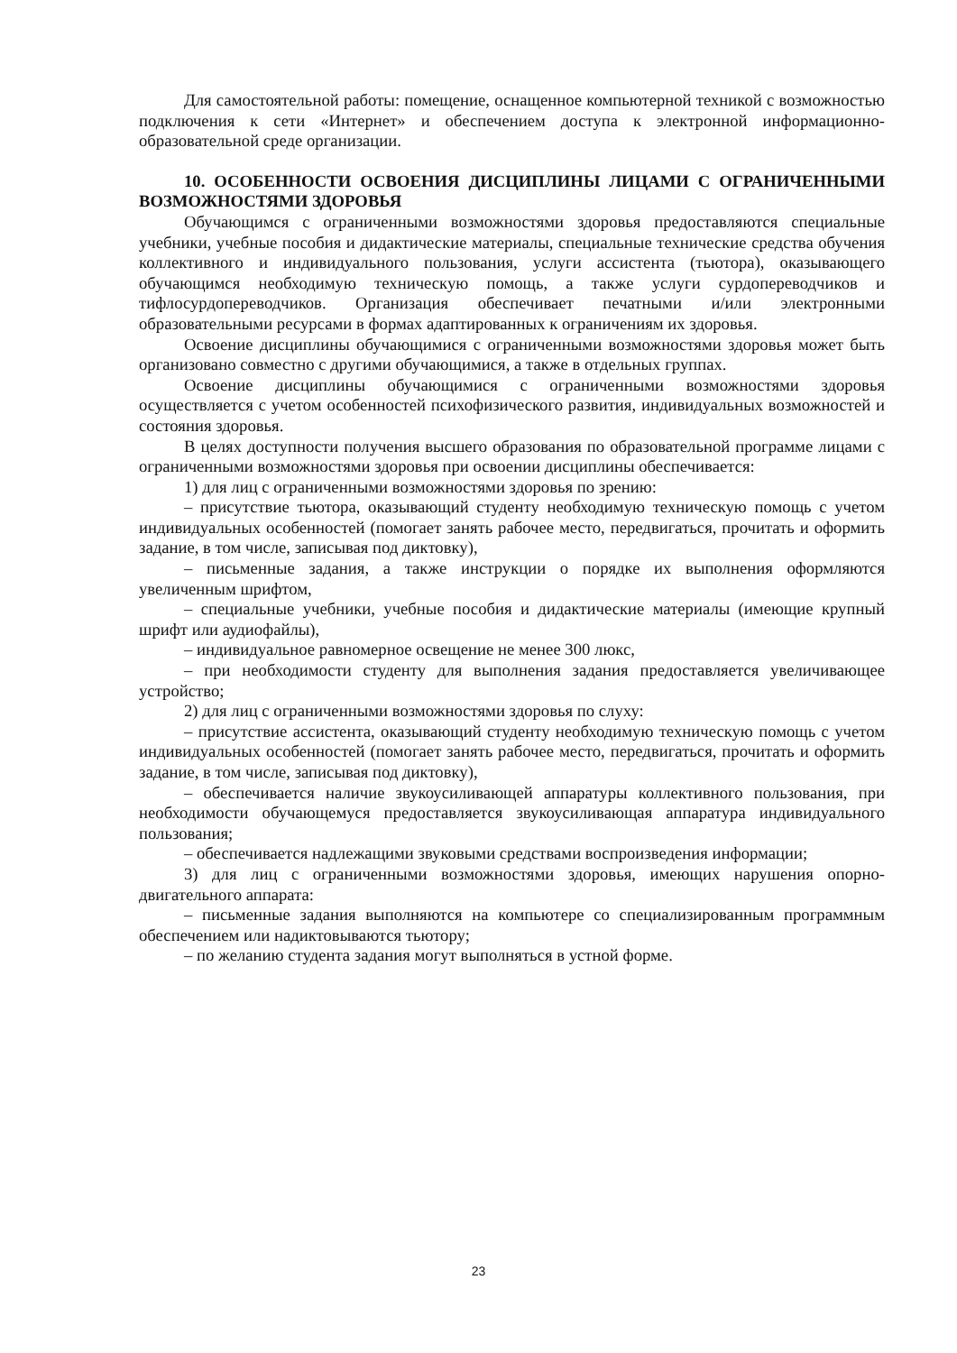Для самостоятельной работы: помещение, оснащенное компьютерной техникой с возможностью подключения к сети «Интернет» и обеспечением доступа к электронной информационно-образовательной среде организации.
10. ОСОБЕННОСТИ ОСВОЕНИЯ ДИСЦИПЛИНЫ ЛИЦАМИ С ОГРАНИЧЕННЫМИ ВОЗМОЖНОСТЯМИ ЗДОРОВЬЯ
Обучающимся с ограниченными возможностями здоровья предоставляются специальные учебники, учебные пособия и дидактические материалы, специальные технические средства обучения коллективного и индивидуального пользования, услуги ассистента (тьютора), оказывающего обучающимся необходимую техническую помощь, а также услуги сурдопереводчиков и тифлосурдопереводчиков. Организация обеспечивает печатными и/или электронными образовательными ресурсами в формах адаптированных к ограничениям их здоровья.
Освоение дисциплины обучающимися с ограниченными возможностями здоровья может быть организовано совместно с другими обучающимися, а также в отдельных группах.
Освоение дисциплины обучающимися с ограниченными возможностями здоровья осуществляется с учетом особенностей психофизического развития, индивидуальных возможностей и состояния здоровья.
В целях доступности получения высшего образования по образовательной программе лицами с ограниченными возможностями здоровья при освоении дисциплины обеспечивается:
1) для лиц с ограниченными возможностями здоровья по зрению:
– присутствие тьютора, оказывающий студенту необходимую техническую помощь с учетом индивидуальных особенностей (помогает занять рабочее место, передвигаться, прочитать и оформить задание, в том числе, записывая под диктовку),
– письменные задания, а также инструкции о порядке их выполнения оформляются увеличенным шрифтом,
– специальные учебники, учебные пособия и дидактические материалы (имеющие крупный шрифт или аудиофайлы),
– индивидуальное равномерное освещение не менее 300 люкс,
– при необходимости студенту для выполнения задания предоставляется увеличивающее устройство;
2) для лиц с ограниченными возможностями здоровья по слуху:
– присутствие ассистента, оказывающий студенту необходимую техническую помощь с учетом индивидуальных особенностей (помогает занять рабочее место, передвигаться, прочитать и оформить задание, в том числе, записывая под диктовку),
– обеспечивается наличие звукоусиливающей аппаратуры коллективного пользования, при необходимости обучающемуся предоставляется звукоусиливающая аппаратура индивидуального пользования;
– обеспечивается надлежащими звуковыми средствами воспроизведения информации;
3) для лиц с ограниченными возможностями здоровья, имеющих нарушения опорно-двигательного аппарата:
– письменные задания выполняются на компьютере со специализированным программным обеспечением или надиктовываются тьютору;
– по желанию студента задания могут выполняться в устной форме.
23